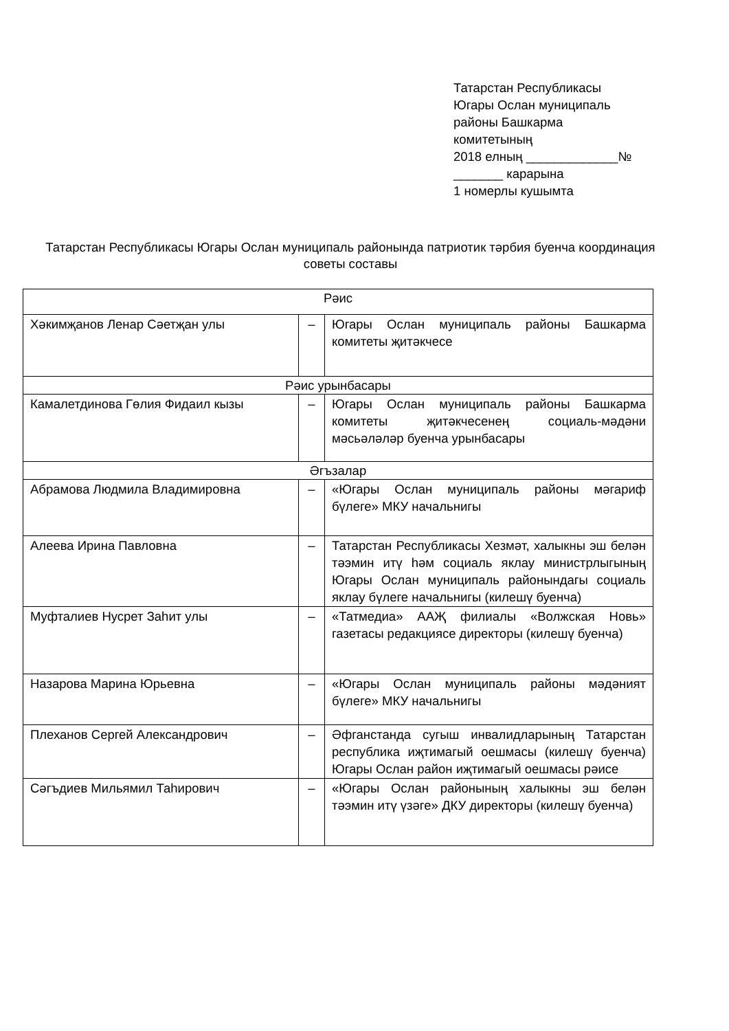Татарстан Республикасы
Югары Ослан муниципаль
районы Башкарма
комитетының
2018 елның _____________№
_______ карарына
1 номерлы кушымта
Татарстан Республикасы Югары Ослан муниципаль районында патриотик тәрбия буенча координация советы составы
| Рәис | | |
| Хәкимҗанов Ленар Сәетҗан улы | – | Югары Ослан муниципаль районы Башкарма комитеты җитәкчесе |
| Рәис урынбасары | | |
| Камалетдинова Гөлия Фидаил кызы | – | Югары Ослан муниципаль районы Башкарма комитеты җитәкчесенең социаль-мәдәни мәсьәләләр буенча урынбасары |
| Әгъзалар | | |
| Абрамова Людмила Владимировна | – | «Югары Ослан муниципаль районы мәгариф бүлеге» МКУ начальнигы |
| Алеева Ирина Павловна | – | Татарстан Республикасы Хезмәт, халыкны эш белән тәэмин итү һәм социаль яклау министрлыгының Югары Ослан муниципаль районындагы социаль яклау бүлеге начальнигы (килешү буенча) |
| Муфталиев Нусрет Заһит улы | – | «Татмедиа» ААҖ филиалы «Волжская Новь» газетасы редакциясе директоры (килешү буенча) |
| Назарова Марина Юрьевна | – | «Югары Ослан муниципаль районы мәдәният бүлеге» МКУ начальнигы |
| Плеханов Сергей Александрович | – | Әфганстанда сугыш инвалидларының Татарстан республика иҗтимагый оешмасы (килешү буенча) Югары Ослан район иҗтимагый оешмасы рәисе |
| Сәгъдиев Мильямил Таһирович | – | «Югары Ослан районының халыкны эш белән тәэмин итү үзәге» ДКУ директоры (килешү буенча) |